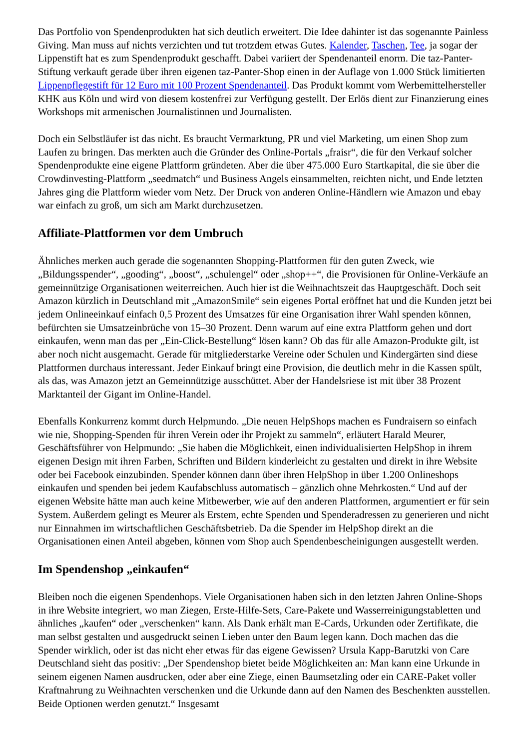Das Portfolio von Spendenprodukten hat sich deutlich erweitert. Die Idee dahinter ist das sogenannte Painless Giving. Man muss auf nichts verzichten und tut trotzdem etwas Gutes. Kalender, Taschen, Tee, ja sogar der Lippenstift hat es zum Spendenprodukt geschafft. Dabei variiert der Spendenanteil enorm. Die taz-Panter-Stiftung verkauft gerade über ihren eigenen taz-Panter-Shop einen in der Auflage von 1.000 Stück limitierten Lippenpflegestift für 12 Euro mit 100 Prozent Spendenanteil. Das Produkt kommt vom Werbemittelhersteller KHK aus Köln und wird von diesem kostenfrei zur Verfügung gestellt. Der Erlös dient zur Finanzierung eines Workshops mit armenischen Journalistinnen und Journalisten.
Doch ein Selbstläufer ist das nicht. Es braucht Vermarktung, PR und viel Marketing, um einen Shop zum Laufen zu bringen. Das merkten auch die Gründer des Online-Portals „fraisr“, die für den Verkauf solcher Spendenprodukte eine eigene Plattform gründeten. Aber die über 475.000 Euro Startkapital, die sie über die Crowdinvesting-Plattform „seedmatch“ und Business Angels einsammelten, reichten nicht, und Ende letzten Jahres ging die Plattform wieder vom Netz. Der Druck von anderen Online-Händlern wie Amazon und ebay war einfach zu groß, um sich am Markt durchzusetzen.
Affiliate-Plattformen vor dem Umbruch
Ähnliches merken auch gerade die sogenannten Shopping-Plattformen für den guten Zweck, wie „Bildungsspender“, „gooding“, „boost“, „schulengel“ oder „shop++“, die Provisionen für Online-Verkäufe an gemeinnützige Organisationen weiterreichen. Auch hier ist die Weihnachtszeit das Hauptgeschäft. Doch seit Amazon kürzlich in Deutschland mit „AmazonSmile“ sein eigenes Portal eröffnet hat und die Kunden jetzt bei jedem Onlineeinkauf einfach 0,5 Prozent des Umsatzes für eine Organisation ihrer Wahl spenden können, befürchten sie Umsatzeinbrüche von 15–30 Prozent. Denn warum auf eine extra Plattform gehen und dort einkaufen, wenn man das per „Ein-Click-Bestellung“ lösen kann? Ob das für alle Amazon-Produkte gilt, ist aber noch nicht ausgemacht. Gerade für mitgliederstarke Vereine oder Schulen und Kindergärten sind diese Plattformen durchaus interessant. Jeder Einkauf bringt eine Provision, die deutlich mehr in die Kassen spült, als das, was Amazon jetzt an Gemeinnützige ausschüttet. Aber der Handelsriese ist mit über 38 Prozent Marktanteil der Gigant im Online-Handel.
Ebenfalls Konkurrenz kommt durch Helpmundo. „Die neuen HelpShops machen es Fundraisern so einfach wie nie, Shopping-Spenden für ihren Verein oder ihr Projekt zu sammeln“, erläutert Harald Meurer, Geschäftsführer von Helpmundo: „Sie haben die Möglichkeit, einen individualisierten HelpShop in ihrem eigenen Design mit ihren Farben, Schriften und Bildern kinderleicht zu gestalten und direkt in ihre Website oder bei Facebook einzubinden. Spender können dann über ihren HelpShop in über 1.200 Onlineshops einkaufen und spenden bei jedem Kaufabschluss automatisch – gänzlich ohne Mehrkosten.“ Und auf der eigenen Website hätte man auch keine Mitbewerber, wie auf den anderen Plattformen, argumentiert er für sein System. Außerdem gelingt es Meurer als Erstem, echte Spenden und Spenderadressen zu generieren und nicht nur Einnahmen im wirtschaftlichen Geschäftsbetrieb. Da die Spender im HelpShop direkt an die Organisationen einen Anteil abgeben, können vom Shop auch Spendenbescheinigungen ausgestellt werden.
Im Spendenshop „einkaufen“
Bleiben noch die eigenen Spendenhops. Viele Organisationen haben sich in den letzten Jahren Online-Shops in ihre Website integriert, wo man Ziegen, Erste-Hilfe-Sets, Care-Pakete und Wasserreinigungstabletten und ähnliches „kaufen“ oder „verschenken“ kann. Als Dank erhält man E-Cards, Urkunden oder Zertifikate, die man selbst gestalten und ausgedruckt seinen Lieben unter den Baum legen kann. Doch machen das die Spender wirklich, oder ist das nicht eher etwas für das eigene Gewissen? Ursula Kapp-Barutzki von Care Deutschland sieht das positiv: „Der Spendenshop bietet beide Möglichkeiten an: Man kann eine Urkunde in seinem eigenen Namen ausdrucken, oder aber eine Ziege, einen Baumsetzling oder ein CARE-Paket voller Kraftnahrung zu Weihnachten verschenken und die Urkunde dann auf den Namen des Beschenkten ausstellen. Beide Optionen werden genutzt.“ Insgesamt